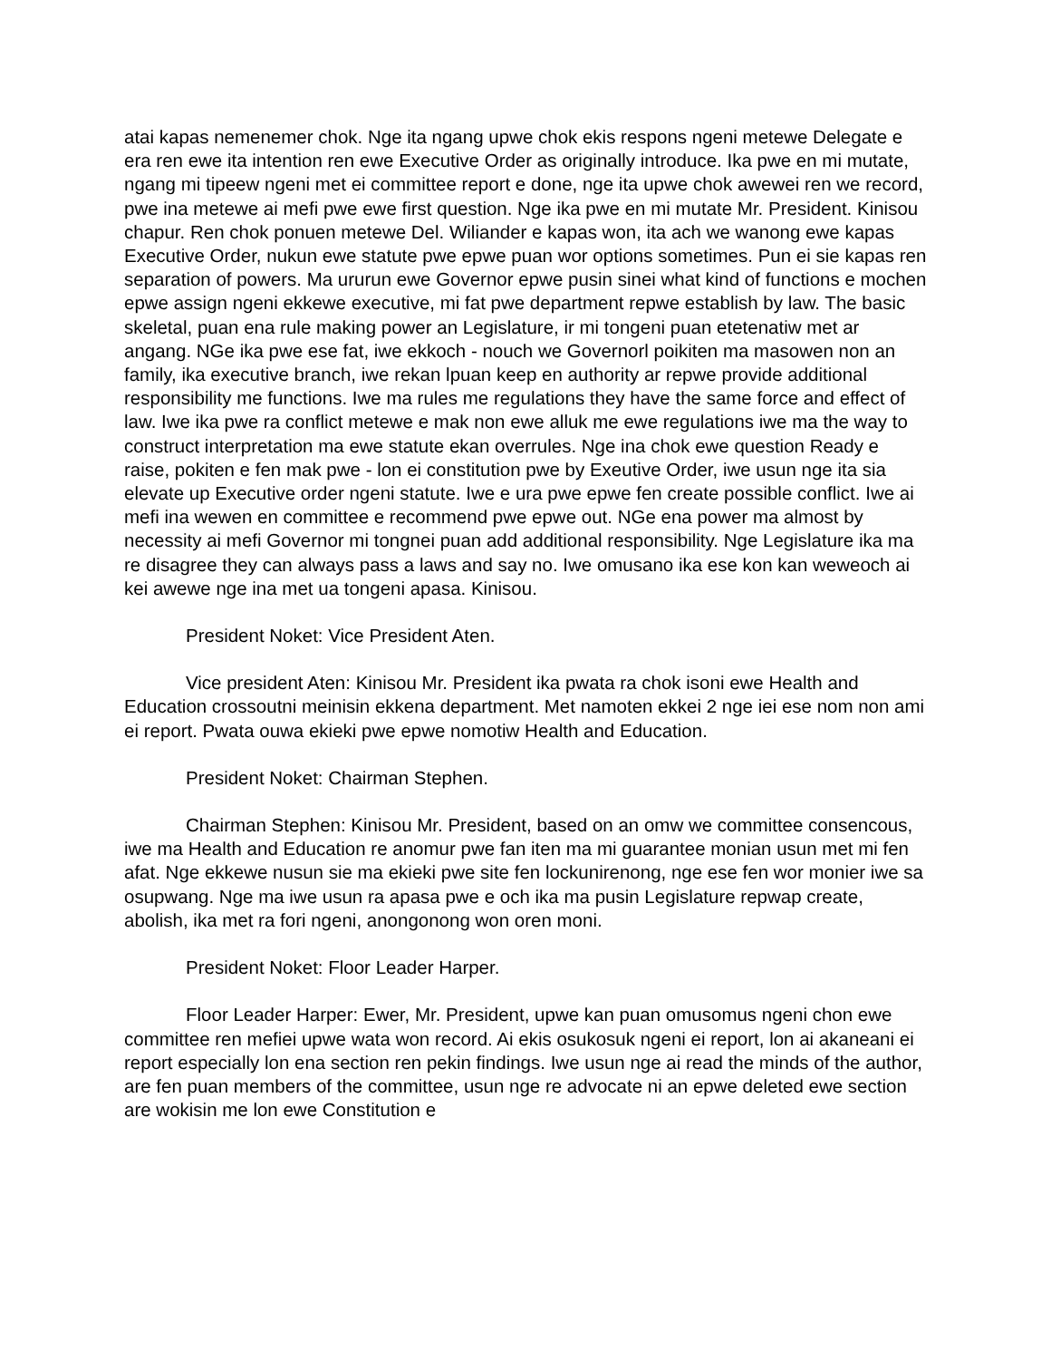atai kapas nemenemer chok. Nge ita ngang upwe chok ekis respons ngeni metewe Delegate e era ren ewe ita intention ren ewe Executive Order as originally introduce. Ika pwe en mi mutate, ngang mi tipeew ngeni met ei committee report e done, nge ita upwe chok awewei ren we record, pwe ina metewe ai mefi pwe ewe first question. Nge ika pwe en mi mutate Mr. President. Kinisou chapur. Ren chok ponuen metewe Del. Wiliander e kapas won, ita ach we wanong ewe kapas Executive Order, nukun ewe statute pwe epwe puan wor options sometimes. Pun ei sie kapas ren separation of powers. Ma ururun ewe Governor epwe pusin sinei what kind of functions e mochen epwe assign ngeni ekkewe executive, mi fat pwe department repwe establish by law. The basic skeletal, puan ena rule making power an Legislature, ir mi tongeni puan etetenatiw met ar angang. NGe ika pwe ese fat, iwe ekkoch - nouch we Governorl poikiten ma masowen non an family, ika executive branch, iwe rekan lpuan keep en authority ar repwe provide additional responsibility me functions. Iwe ma rules me regulations they have the same force and effect of law. Iwe ika pwe ra conflict metewe e mak non ewe alluk me ewe regulations iwe ma the way to construct interpretation ma ewe statute ekan overrules. Nge ina chok ewe question Ready e raise, pokiten e fen mak pwe - lon ei constitution pwe by Exeutive Order, iwe usun nge ita sia elevate up Executive order ngeni statute. Iwe e ura pwe epwe fen create possible conflict. Iwe ai mefi ina wewen en committee e recommend pwe epwe out. NGe ena power ma almost by necessity ai mefi Governor mi tongnei puan add additional responsibility. Nge Legislature ika ma re disagree they can always pass a laws and say no. Iwe omusano ika ese kon kan weweoch ai kei awewe nge ina met ua tongeni apasa. Kinisou.
President Noket: Vice President Aten.
Vice president Aten: Kinisou Mr. President ika pwata ra chok isoni ewe Health and Education crossoutni meinisin ekkena department. Met namoten ekkei 2 nge iei ese nom non ami ei report. Pwata ouwa ekieki pwe epwe nomotiw Health and Education.
President Noket: Chairman Stephen.
Chairman Stephen: Kinisou Mr. President, based on an omw we committee consencous, iwe ma Health and Education re anomur pwe fan iten ma mi guarantee monian usun met mi fen afat. Nge ekkewe nusun sie ma ekieki pwe site fen lockunirenong, nge ese fen wor monier iwe sa osupwang. Nge ma iwe usun ra apasa pwe e och ika ma pusin Legislature repwap create, abolish, ika met ra fori ngeni, anongonong won oren moni.
President Noket: Floor Leader Harper.
Floor Leader Harper: Ewer, Mr. President, upwe kan puan omusomus ngeni chon ewe committee ren mefiei upwe wata won record. Ai ekis osukosuk ngeni ei report, lon ai akaneani ei report especially lon ena section ren pekin findings. Iwe usun nge ai read the minds of the author, are fen puan members of the committee, usun nge re advocate ni an epwe deleted ewe section are wokisin me lon ewe Constitution e